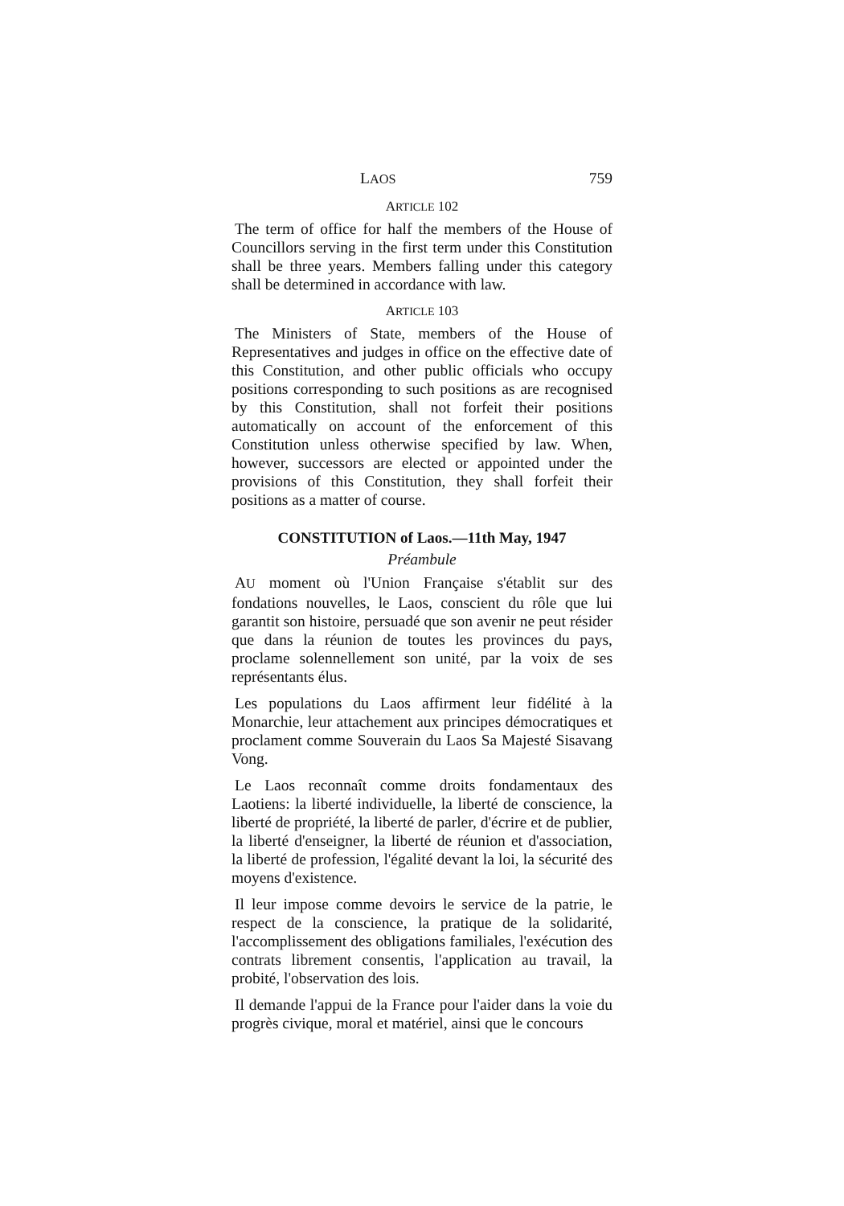LAOS 759
ARTICLE 102
The term of office for half the members of the House of Councillors serving in the first term under this Constitution shall be three years. Members falling under this category shall be determined in accordance with law.
ARTICLE 103
The Ministers of State, members of the House of Representatives and judges in office on the effective date of this Constitution, and other public officials who occupy positions corresponding to such positions as are recognised by this Constitution, shall not forfeit their positions automatically on account of the enforcement of this Constitution unless otherwise specified by law. When, however, successors are elected or appointed under the provisions of this Constitution, they shall forfeit their positions as a matter of course.
CONSTITUTION of Laos.—11th May, 1947
Préambule
AU moment où l'Union Française s'établit sur des fondations nouvelles, le Laos, conscient du rôle que lui garantit son histoire, persuadé que son avenir ne peut résider que dans la réunion de toutes les provinces du pays, proclame solennellement son unité, par la voix de ses représentants élus.
Les populations du Laos affirment leur fidélité à la Monarchie, leur attachement aux principes démocratiques et proclament comme Souverain du Laos Sa Majesté Sisavang Vong.
Le Laos reconnaît comme droits fondamentaux des Laotiens: la liberté individuelle, la liberté de conscience, la liberté de propriété, la liberté de parler, d'écrire et de publier, la liberté d'enseigner, la liberté de réunion et d'association, la liberté de profession, l'égalité devant la loi, la sécurité des moyens d'existence.
Il leur impose comme devoirs le service de la patrie, le respect de la conscience, la pratique de la solidarité, l'accomplissement des obligations familiales, l'exécution des contrats librement consentis, l'application au travail, la probité, l'observation des lois.
Il demande l'appui de la France pour l'aider dans la voie du progrès civique, moral et matériel, ainsi que le concours